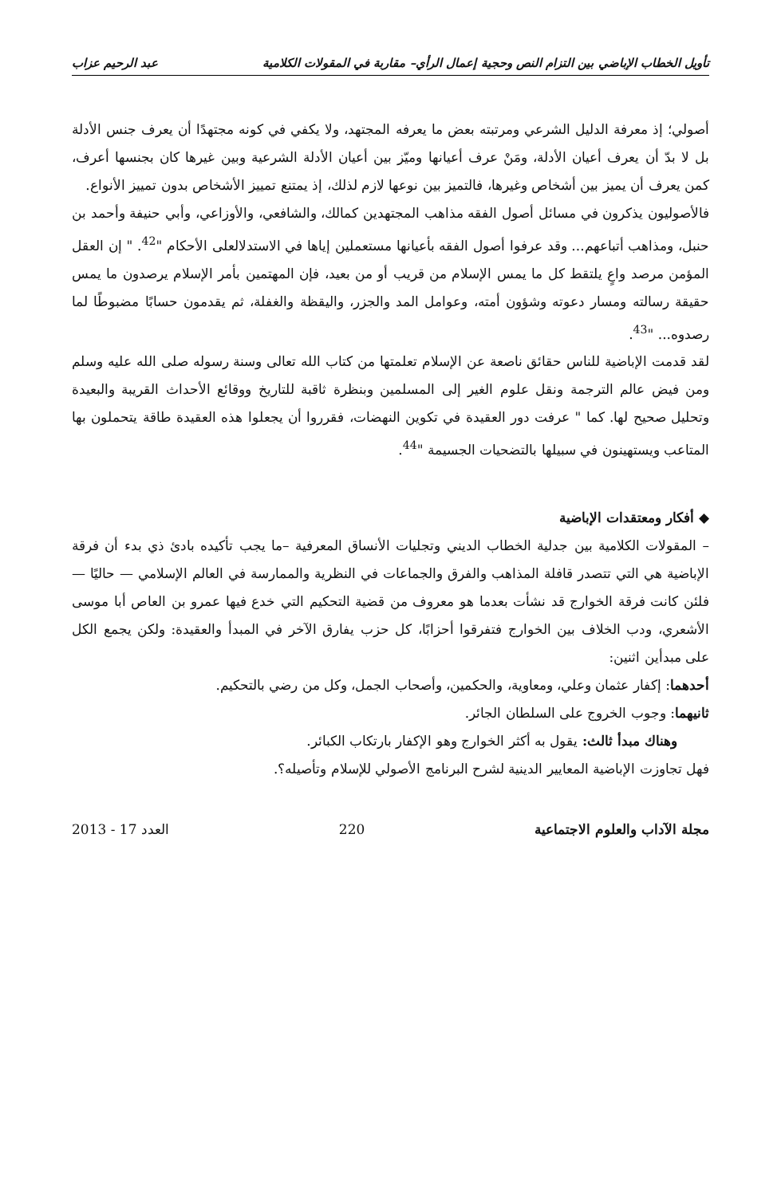تأويل الخطاب الإباضي بين التزام النص وحجية إعمال الرأي– مقاربة في المقولات الكلامية عبد الرحيم عزاب
أصولي؛ إذ معرفة الدليل الشرعي ومرتبته بعض ما يعرفه المجتهد، ولا يكفي في كونه مجتهدًا أن يعرف جنس الأدلة بل لا بدّ أن يعرف أعيان الأدلة، ومَنْ عرف أعيانها وميّز بين أعيان الأدلة الشرعية وبين غيرها كان بجنسها أعرف، كمن يعرف أن يميز بين أشخاص وغيرها، فالتميز بين نوعها لازم لذلك، إذ يمتنع تمييز الأشخاص بدون تمييز الأنواع.
فالأصوليون يذكرون في مسائل أصول الفقه مذاهب المجتهدين كمالك، والشافعي، والأوزاعي، وأبي حنيفة وأحمد بن حنبل، ومذاهب أتباعهم... وقد عرفوا أصول الفقه بأعيانها مستعملين إياها في الاستدلالعلى الأحكام "<sup>42</sup>. " إن العقل المؤمن مرصد واعٍ يلتقط كل ما يمس الإسلام من قريب أو من بعيد، فإن المهتمين بأمر الإسلام يرصدون ما يمس حقيقة رسالته ومسار دعوته وشؤون أمته، وعوامل المد والجزر، واليقظة والغفلة، ثم يقدمون حسابًا مضبوطًا لما رصدوه... "<sup>43</sup>.
لقد قدمت الإباضية للناس حقائق ناصعة عن الإسلام تعلمتها من كتاب الله تعالى وسنة رسوله صلى الله عليه وسلم ومن فيض عالم الترجمة ونقل علوم الغير إلى المسلمين وبنظرة ثاقبة للتاريخ ووقائع الأحداث القريبة والبعيدة وتحليل صحيح لها. كما " عرفت دور العقيدة في تكوين النهضات، فقرروا أن يجعلوا هذه العقيدة طاقة يتحملون بها المتاعب ويستهينون في سبيلها بالتضحيات الجسيمة "<sup>44</sup>.
◆ أفكار ومعتقدات الإباضية
– المقولات الكلامية بين جدلية الخطاب الديني وتجليات الأنساق المعرفية –ما يجب تأكيده بادئ ذي بدء أن فرقة الإباضية هي التي تتصدر قافلة المذاهب والفرق والجماعات في النظرية والممارسة في العالم الإسلامي — حاليًا — فلئن كانت فرقة الخوارج قد نشأت بعدما هو معروف من قضية التحكيم التي خدع فيها عمرو بن العاص أبا موسى الأشعري، ودب الخلاف بين الخوارج فتفرقوا أحزابًا، كل حزب يفارق الآخر في المبدأ والعقيدة: ولكن يجمع الكل على مبدأين اثنين:
أحدهما: إكفار عثمان وعلي، ومعاوية، والحكمين، وأصحاب الجمل، وكل من رضي بالتحكيم.
ثانيهما: وجوب الخروج على السلطان الجائر.
وهناك مبدأ ثالث: يقول به أكثر الخوارج وهو الإكفار بارتكاب الكبائر.
فهل تجاوزت الإباضية المعايير الدينية لشرح البرنامج الأصولي للإسلام وتأصيله؟.
مجلة الآداب والعلوم الاجتماعية 220 العدد 17 - 2013